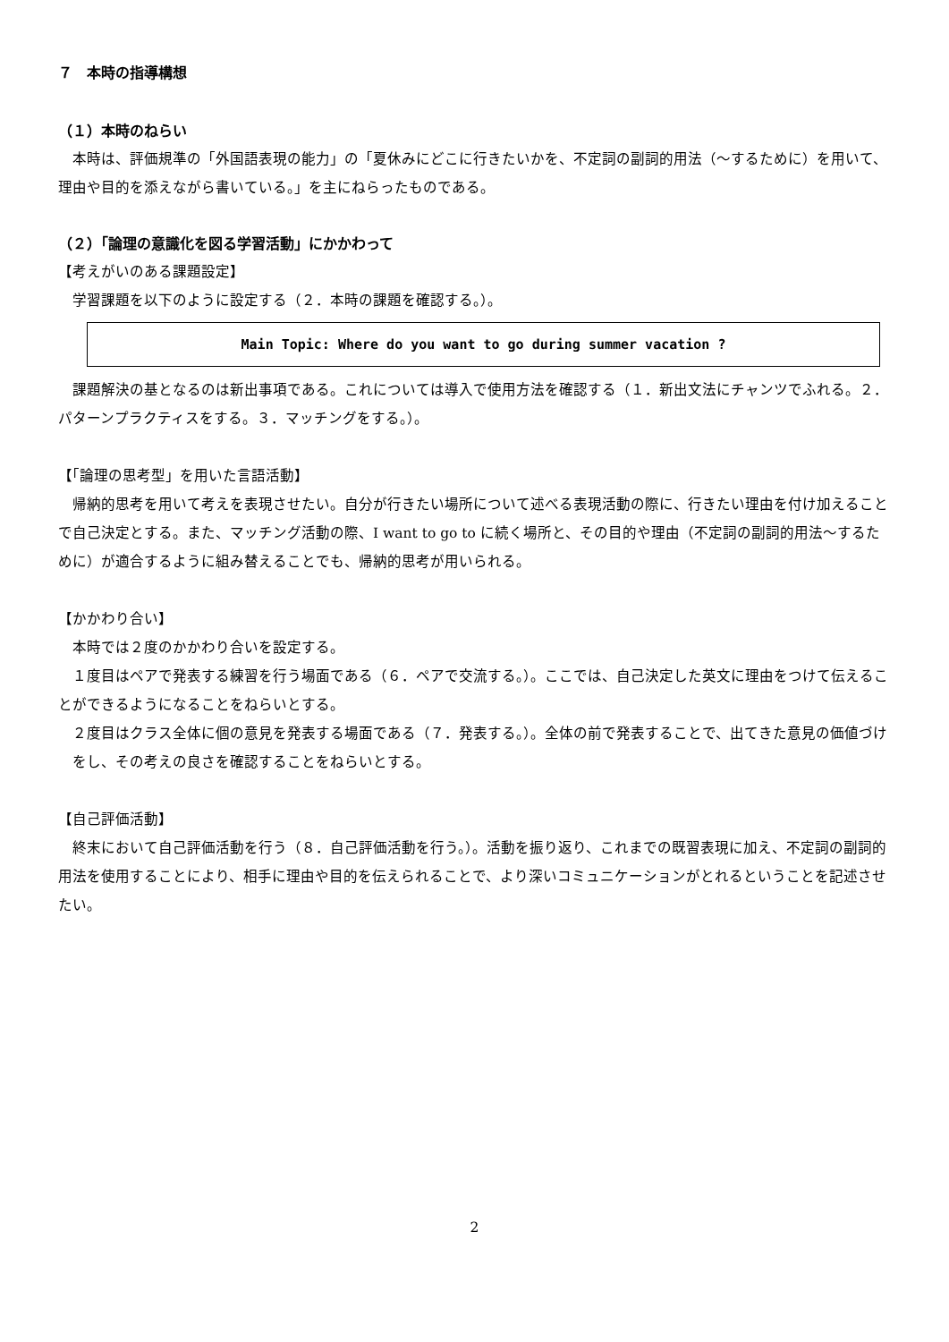７　本時の指導構想
（１）本時のねらい
本時は、評価規準の「外国語表現の能力」の「夏休みにどこに行きたいかを、不定詞の副詞的用法（～するために）を用いて、理由や目的を添えながら書いている。」を主にねらったものである。
（２）「論理の意識化を図る学習活動」にかかわって
【考えがいのある課題設定】
学習課題を以下のように設定する（２．本時の課題を確認する。）。
Main Topic: Where do you want to go during summer vacation ?
課題解決の基となるのは新出事項である。これについては導入で使用方法を確認する（１．新出文法にチャンツでふれる。２．パターンプラクティスをする。３．マッチングをする。）。
【「論理の思考型」を用いた言語活動】
帰納的思考を用いて考えを表現させたい。自分が行きたい場所について述べる表現活動の際に、行きたい理由を付け加えることで自己決定とする。また、マッチング活動の際、I want to go to に続く場所と、その目的や理由（不定詞の副詞的用法～するために）が適合するように組み替えることでも、帰納的思考が用いられる。
【かかわり合い】
本時では２度のかかわり合いを設定する。
１度目はペアで発表する練習を行う場面である（６．ペアで交流する。）。ここでは、自己決定した英文に理由をつけて伝えることができるようになることをねらいとする。
２度目はクラス全体に個の意見を発表する場面である（７．発表する。）。全体の前で発表することで、出てきた意見の価値づけをし、その考えの良さを確認することをねらいとする。
【自己評価活動】
終末において自己評価活動を行う（８．自己評価活動を行う。）。活動を振り返り、これまでの既習表現に加え、不定詞の副詞的用法を使用することにより、相手に理由や目的を伝えられることで、より深いコミュニケーションがとれるということを記述させたい。
2